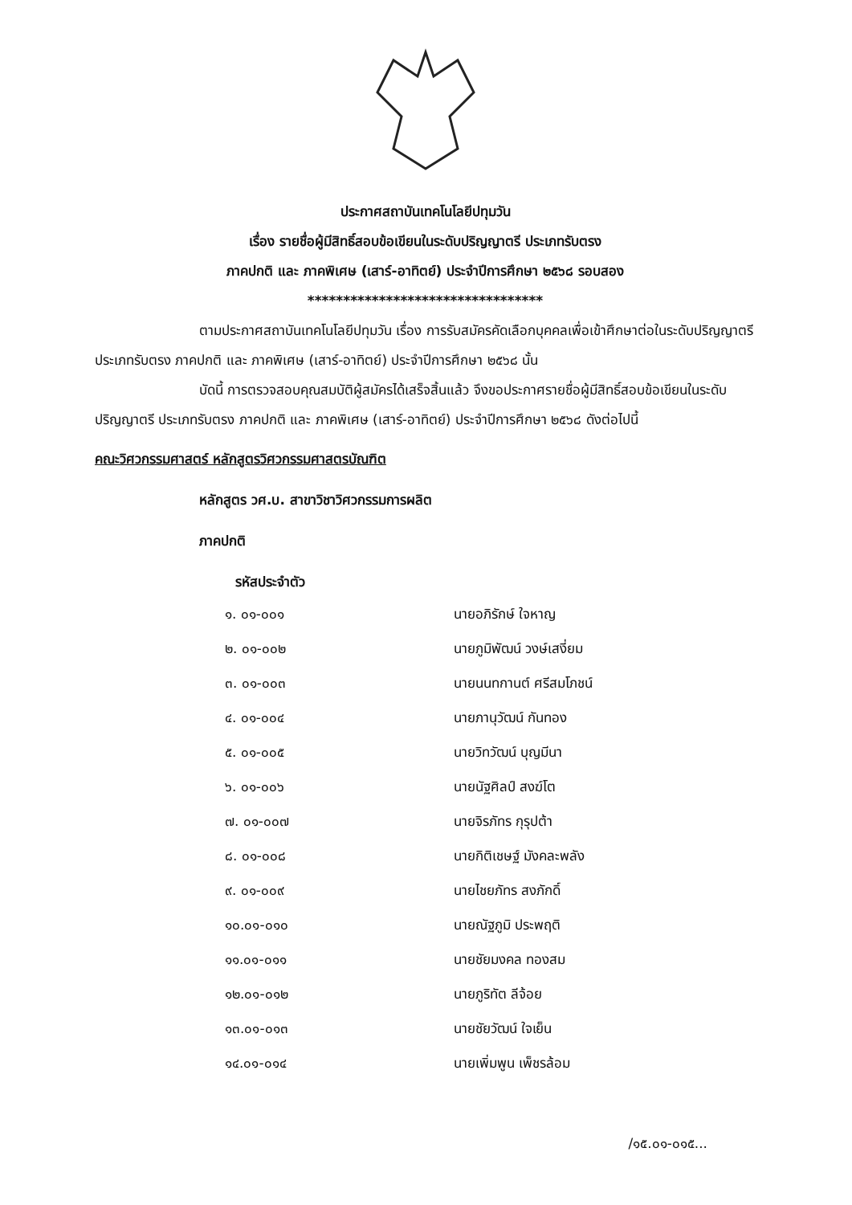ประกาศสถาบันเทคโนโลยีปทุมวัน
เรื่อง รายชื่อผู้มีสิทธิ์สอบข้อเขียนในระดับปริญญาตรี ประเภทรับตรง
ภาคปกติ และ ภาคพิเศษ (เสาร์-อาทิตย์) ประจำปีการศึกษา ๒๕๖๘ รอบสอง
*********************************
ตามประกาศสถาบันเทคโนโลยีปทุมวัน เรื่อง การรับสมัครคัดเลือกบุคคลเพื่อเข้าศึกษาต่อในระดับปริญญาตรี ประเภทรับตรง ภาคปกติ และ ภาคพิเศษ (เสาร์-อาทิตย์) ประจำปีการศึกษา ๒๕๖๘ นั้น
บัดนี้ การตรวจสอบคุณสมบัติผู้สมัครได้เสร็จสิ้นแล้ว จึงขอประกาศรายชื่อผู้มีสิทธิ์สอบข้อเขียนในระดับปริญญาตรี ประเภทรับตรง ภาคปกติ และ ภาคพิเศษ (เสาร์-อาทิตย์) ประจำปีการศึกษา ๒๕๖๘ ดังต่อไปนี้
คณะวิศวกรรมศาสตร์ หลักสูตรวิศวกรรมศาสตรบัณฑิต
หลักสูตร วศ.บ. สาขาวิชาวิศวกรรมการผลิต
ภาคปกติ
รหัสประจำตัว
| ๑. ๐๑-๐๐๑ | นายอภิรักษ์ ใจหาญ |
| ๒. ๐๑-๐๐๒ | นายภูมิพัฒน์ วงษ์เสงี่ยม |
| ๓. ๐๑-๐๐๓ | นายนนทกานต์ ศรีสมโภชน์ |
| ๔. ๐๑-๐๐๔ | นายภานุวัฒน์ กันทอง |
| ๕. ๐๑-๐๐๕ | นายวิทวัฒน์ บุญมีนา |
| ๖. ๐๑-๐๐๖ | นายนัฐศิลป์ สงฆ์โต |
| ๗. ๐๑-๐๐๗ | นายจิรภัทร กุรุปต้า |
| ๘. ๐๑-๐๐๘ | นายกิติเชษฐ์ มังคละพลัง |
| ๙. ๐๑-๐๐๙ | นายไชยภัทร สงภักดิ์ |
| ๑๐.๐๑-๐๑๐ | นายณัฐภูมิ ประพฤติ |
| ๑๑.๐๑-๐๑๑ | นายชัยมงคล ทองสม |
| ๑๒.๐๑-๐๑๒ | นายภูริทัต ลีจ้อย |
| ๑๓.๐๑-๐๑๓ | นายชัยวัฒน์ ใจเย็น |
| ๑๔.๐๑-๐๑๔ | นายเพิ่มพูน เพ็ชรล้อม |
/๑๕.๐๑-๐๑๕...